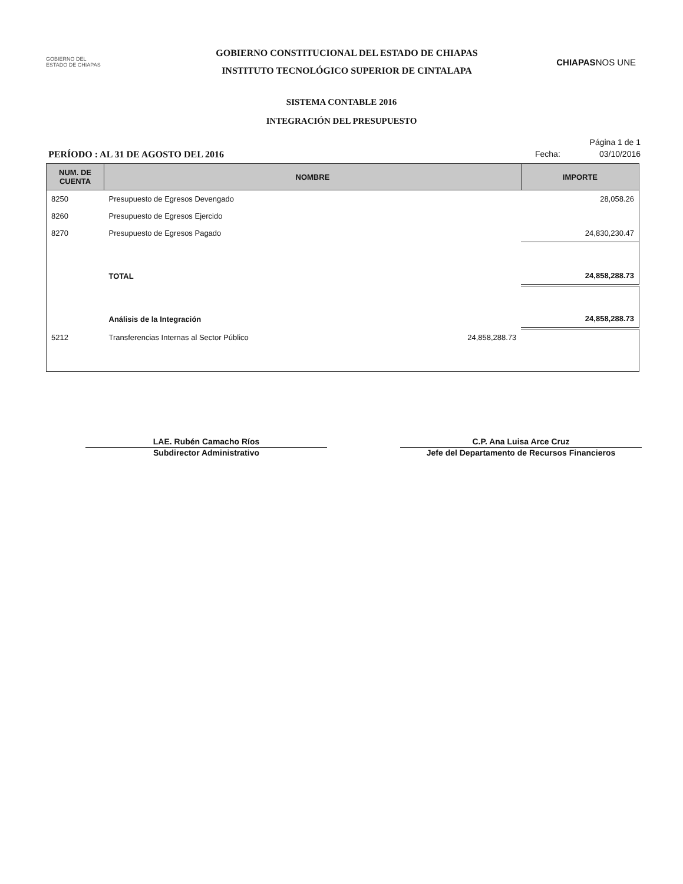GOBIERNO DEL
ESTADO DE CHIAPAS
GOBIERNO CONSTITUCIONAL DEL ESTADO DE CHIAPAS
INSTITUTO TECNOLÓGICO SUPERIOR DE CINTALAPA
CHIAPASNOS UNE
SISTEMA CONTABLE 2016
INTEGRACIÓN DEL PRESUPUESTO
PERÍODO : AL 31 DE AGOSTO DEL 2016
Página 1 de 1
Fecha: 03/10/2016
| NUM. DE CUENTA | NOMBRE | | IMPORTE |
| --- | --- | --- | --- |
| 8250 | Presupuesto de Egresos Devengado | | 28,058.26 |
| 8260 | Presupuesto de Egresos Ejercido | | |
| 8270 | Presupuesto de Egresos Pagado | | 24,830,230.47 |
| | TOTAL | | 24,858,288.73 |
| | Análisis de la Integración | | 24,858,288.73 |
| 5212 | Transferencias Internas al Sector Público | 24,858,288.73 | |
LAE. Rubén Camacho Ríos
Subdirector Administrativo
C.P. Ana Luisa Arce Cruz
Jefe del Departamento de Recursos Financieros